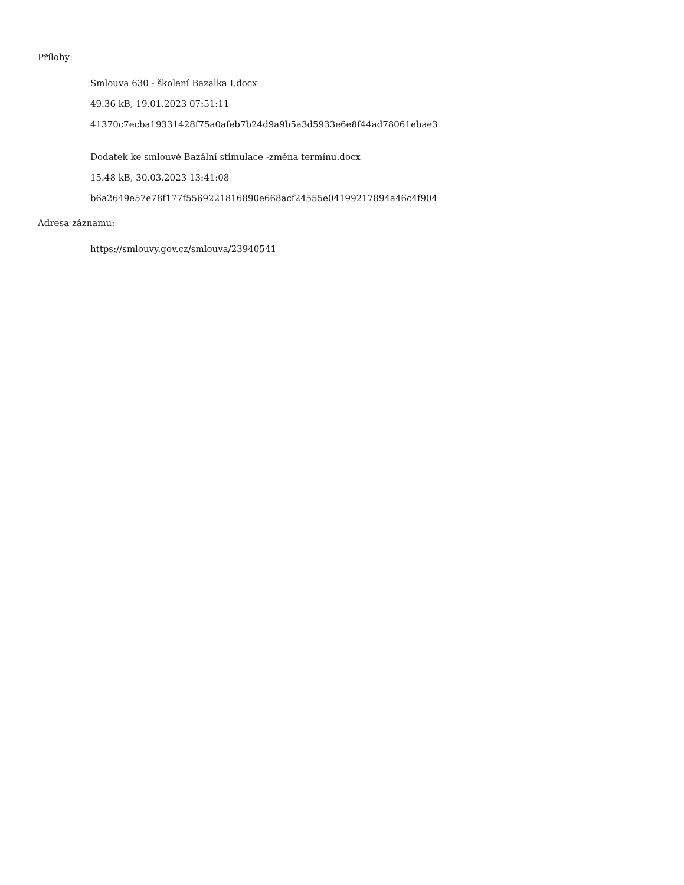Přílohy:
Smlouva 630 - školení Bazalka I.docx
49.36 kB, 19.01.2023 07:51:11
41370c7ecba19331428f75a0afeb7b24d9a9b5a3d5933e6e8f44ad78061ebae3
Dodatek ke smlouvě Bazální stimulace -změna termínu.docx
15.48 kB, 30.03.2023 13:41:08
b6a2649e57e78f177f5569221816890e668acf24555e04199217894a46c4f904
Adresa záznamu:
https://smlouvy.gov.cz/smlouva/23940541